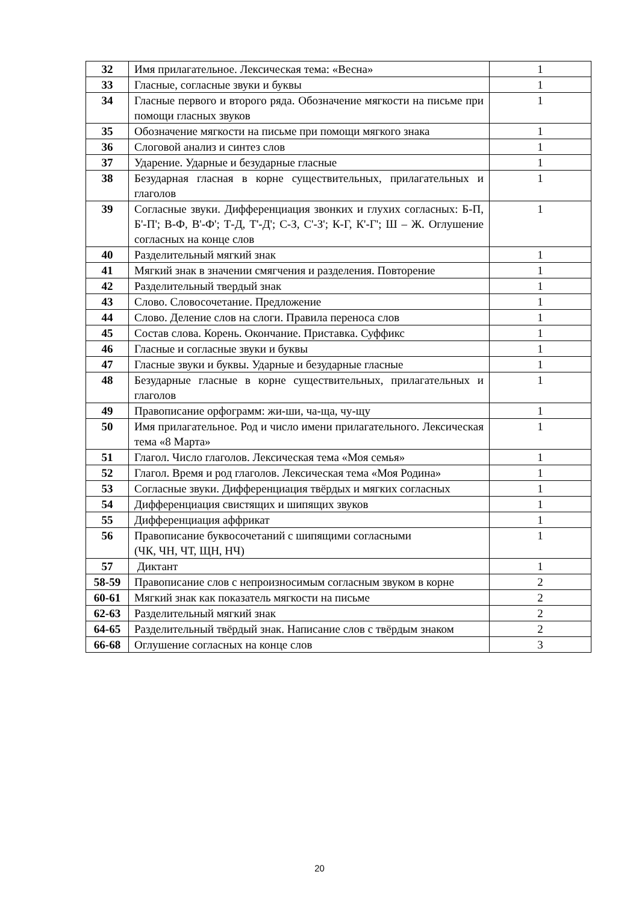| 32 | Имя прилагательное. Лексическая тема: «Весна» | 1 |
| 33 | Гласные, согласные звуки и буквы | 1 |
| 34 | Гласные первого и второго ряда. Обозначение мягкости на письме при помощи гласных звуков | 1 |
| 35 | Обозначение мягкости на письме при помощи мягкого знака | 1 |
| 36 | Слоговой анализ и синтез слов | 1 |
| 37 | Ударение. Ударные и безударные гласные | 1 |
| 38 | Безударная гласная в корне существительных, прилагательных и глаголов | 1 |
| 39 | Согласные звуки. Дифференциация звонких и глухих согласных: Б-П, Б'-П'; В-Ф, В'-Ф'; Т-Д, Т'-Д'; С-З, С'-З'; К-Г, К'-Г'; Ш – Ж. Оглушение согласных на конце слов | 1 |
| 40 | Разделительный мягкий знак | 1 |
| 41 | Мягкий знак в значении смягчения и разделения. Повторение | 1 |
| 42 | Разделительный твердый знак | 1 |
| 43 | Слово. Словосочетание. Предложение | 1 |
| 44 | Слово. Деление слов на слоги. Правила переноса слов | 1 |
| 45 | Состав слова. Корень. Окончание. Приставка. Суффикс | 1 |
| 46 | Гласные и согласные звуки и буквы | 1 |
| 47 | Гласные звуки и буквы. Ударные и безударные гласные | 1 |
| 48 | Безударные гласные в корне существительных, прилагательных и глаголов | 1 |
| 49 | Правописание орфограмм: жи-ши, ча-ща, чу-щу | 1 |
| 50 | Имя прилагательное. Род и число имени прилагательного. Лексическая тема «8 Марта» | 1 |
| 51 | Глагол. Число глаголов. Лексическая тема «Моя семья» | 1 |
| 52 | Глагол. Время и род глаголов. Лексическая тема «Моя Родина» | 1 |
| 53 | Согласные звуки. Дифференциация твёрдых и мягких согласных | 1 |
| 54 | Дифференциация свистящих и шипящих звуков | 1 |
| 55 | Дифференциация аффрикат | 1 |
| 56 | Правописание буквосочетаний с шипящими согласными (ЧК, ЧН, ЧТ, ЩН, НЧ) | 1 |
| 57 | Диктант | 1 |
| 58-59 | Правописание слов с непроизносимым согласным звуком в корне | 2 |
| 60-61 | Мягкий знак как показатель мягкости на письме | 2 |
| 62-63 | Разделительный мягкий знак | 2 |
| 64-65 | Разделительный твёрдый знак. Написание слов с твёрдым знаком | 2 |
| 66-68 | Оглушение согласных на конце слов | 3 |
20